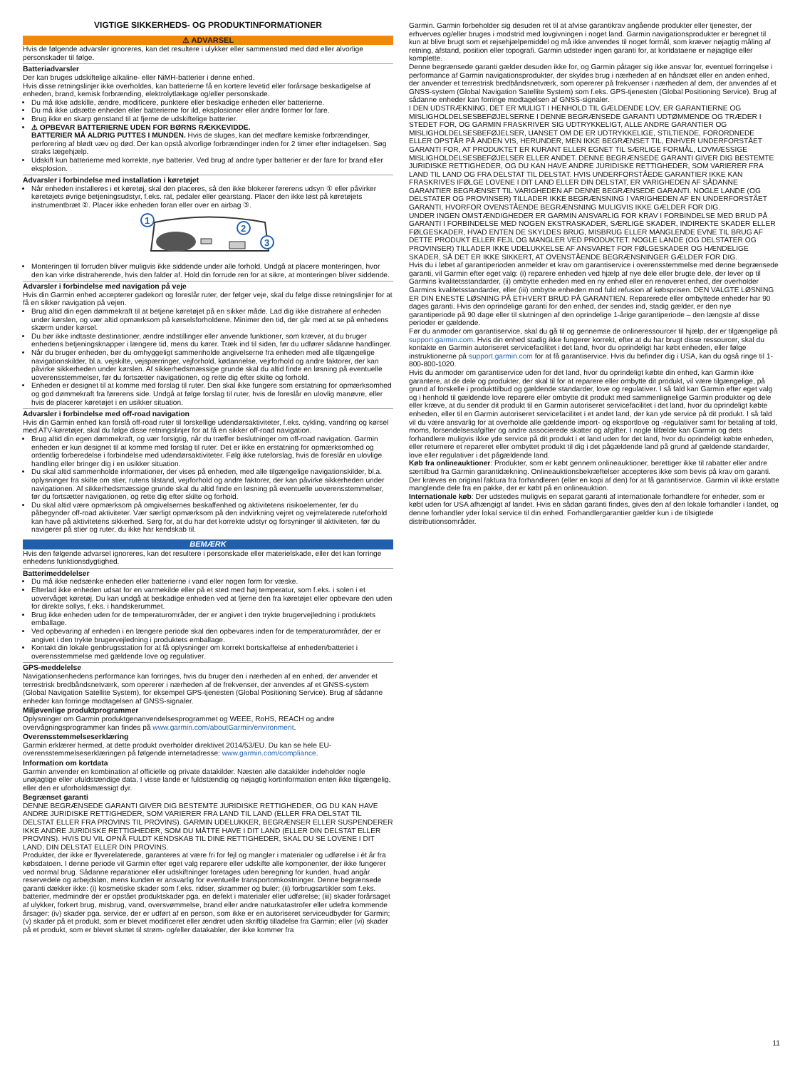VIGTIGE SIKKERHEDS- OG PRODUKTINFORMATIONER
⚠ ADVARSEL
Hvis de følgende advarsler ignoreres, kan det resultere i ulykker eller sammenstød med død eller alvorlige personskader til følge.
Batteriadvarsler
Der kan bruges udskiftelige alkaline- eller NiMH-batterier i denne enhed.
Hvis disse retningslinjer ikke overholdes, kan batterierne få en kortere levetid eller forårsage beskadigelse af enheden, brand, kemisk forbrænding, elektrolytlækage og/eller personskade.
Du må ikke adskille, ændre, modificere, punktere eller beskadige enheden eller batterierne.
Du må ikke udsætte enheden eller batterierne for ild, eksplosioner eller andre former for fare.
Brug ikke en skarp genstand til at fjerne de udskiftelige batterier.
⚠ OPBEVAR BATTERIERNE UDEN FOR BØRNS RÆKKEVIDDE.
BATTERIER MÅ ALDRIG PUTTES I MUNDEN. Hvis de sluges, kan det medføre kemiske forbrændinger, perforering af blødt væv og død. Der kan opstå alvorlige forbrændinger inden for 2 timer efter indtagelsen. Søg straks lægehjælp.
Udskift kun batterierne med korrekte, nye batterier. Ved brug af andre typer batterier er der fare for brand eller eksplosion.
Advarsler i forbindelse med installation i køretøjet
Når enheden installeres i et køretøj, skal den placeres, så den ikke blokerer førerens udsyn ① eller påvirker køretøjets øvrige betjeningsudstyr, f.eks. rat, pedaler eller gearstang. Placer den ikke løst på køretøjets instrumentbræt ②. Placer ikke enheden foran eller over en airbag ③.
1
2
3
Monteringen til forruden bliver muligvis ikke siddende under alle forhold. Undgå at placere monteringen, hvor den kan virke distraherende, hvis den falder af. Hold din forrude ren for at sikre, at monteringen bliver siddende.
Advarsler i forbindelse med navigation på veje
Hvis din Garmin enhed accepterer gadekort og foreslår ruter, der følger veje, skal du følge disse retningslinjer for at få en sikker navigation på vejen.
Brug altid din egen dømmekraft til at betjene køretøjet på en sikker måde. Lad dig ikke distrahere af enheden under kørslen, og vær altid opmærksom på kørselsforholdene. Minimer den tid, der går med at se på enhedens skærm under kørsel.
Du bør ikke indtaste destinationer, ændre indstillinger eller anvende funktioner, som kræver, at du bruger enhedens betjeningsknapper i længere tid, mens du kører. Træk ind til siden, før du udfører sådanne handlinger.
Når du bruger enheden, bør du omhyggeligt sammenholde angivelserne fra enheden med alle tilgængelige navigationskilder, bl.a. vejskilte, vejspærringer, vejforhold, kødannelse, vejrforhold og andre faktorer, der kan påvirke sikkerheden under kørslen. Af sikkerhedsmæssige grunde skal du altid finde en løsning på eventuelle uoverensstemmelser, før du fortsætter navigationen, og rette dig efter skilte og forhold.
Enheden er designet til at komme med forslag til ruter. Den skal ikke fungere som erstatning for opmærksomhed og god dømmekraft fra førerens side. Undgå at følge forslag til ruter, hvis de foreslår en ulovlig manøvre, eller hvis de placerer køretøjet i en usikker situation.
Advarsler i forbindelse med off-road navigation
Hvis din Garmin enhed kan forslå off-road ruter til forskellige udendørsaktiviteter, f.eks. cykling, vandring og kørsel med ATV-køretøjer, skal du følge disse retningslinjer for at få en sikker off-road navigation.
Brug altid din egen dømmekraft, og vær forsigtig, når du træffer beslutninger om off-road navigation. Garmin enheden er kun designet til at komme med forslag til ruter. Det er ikke en erstatning for opmærksomhed og ordentlig forberedelse i forbindelse med udendørsaktiviteter. Følg ikke ruteforslag, hvis de foreslår en ulovlige handling eller bringer dig i en usikker situation.
Du skal altid sammenholde informationer, der vises på enheden, med alle tilgængelige navigationskilder, bl.a. oplysninger fra skilte om stier, rutens tilstand, vejrforhold og andre faktorer, der kan påvirke sikkerheden under navigationen. Af sikkerhedsmæssige grunde skal du altid finde en løsning på eventuelle uoverensstemmelser, før du fortsætter navigationen, og rette dig efter skilte og forhold.
Du skal altid være opmærksom på omgivelsernes beskaffenhed og aktivitetens risikoelementer, før du påbegynder off-road aktiviteter. Vær særligt opmærksom på den indvirkning vejret og vejrrelaterede ruteforhold kan have på aktivitetens sikkerhed. Sørg for, at du har det korrekte udstyr og forsyninger til aktiviteten, før du navigerer på stier og ruter, du ikke har kendskab til.
BEMÆRK
Hvis den følgende advarsel ignoreres, kan det resultere i personskade eller materielskade, eller det kan forringe enhedens funktionsdygtighed.
Batterimeddelelser
Du må ikke nedsænke enheden eller batterierne i vand eller nogen form for væske.
Efterlad ikke enheden udsat for en varmekilde eller på et sted med høj temperatur, som f.eks. i solen i et uovervåget køretøj. Du kan undgå at beskadige enheden ved at fjerne den fra køretøjet eller opbevare den uden for direkte sollys, f.eks. i handskerummet.
Brug ikke enheden uden for de temperaturområder, der er angivet i den trykte brugervejledning i produktets emballage.
Ved opbevaring af enheden i en længere periode skal den opbevares inden for de temperaturområder, der er angivet i den trykte brugervejledning i produktets emballage.
Kontakt din lokale genbrugsstation for at få oplysninger om korrekt bortskaffelse af enheden/batteriet i overensstemmelse med gældende love og regulativer.
GPS-meddelelse
Navigationsenhedens performance kan forringes, hvis du bruger den i nærheden af en enhed, der anvender et terrestrisk bredbåndsnetværk, som opererer i nærheden af de frekvenser, der anvendes af et GNSS-system (Global Navigation Satellite System), for eksempel GPS-tjenesten (Global Positioning Service). Brug af sådanne enheder kan forringe modtagelsen af GNSS-signaler.
Miljøvenlige produktprogrammer
Oplysninger om Garmin produktgenanvendelsesprogrammet og WEEE, RoHS, REACH og andre overvågningsprogrammer kan findes på www.garmin.com/aboutGarmin/environment.
Overensstemmelseserklæring
Garmin erklærer hermed, at dette produkt overholder direktivet 2014/53/EU. Du kan se hele EU-overensstemmelseserklæringen på følgende internetadresse: www.garmin.com/compliance.
Information om kortdata
Garmin anvender en kombination af officielle og private datakilder. Næsten alle datakilder indeholder nogle unøjagtige eller ufuldstændige data. I visse lande er fuldstændig og nøjagtig kortinformation enten ikke tilgængelig, eller den er uforholdsmæssigt dyr.
Begrænset garanti
DENNE BEGRÆNSEDE GARANTI GIVER DIG BESTEMTE JURIDISKE RETTIGHEDER, OG DU KAN HAVE ANDRE JURIDISKE RETTIGHEDER, SOM VARIERER FRA LAND TIL LAND (ELLER FRA DELSTAT TIL DELSTAT ELLER FRA PROVINS TIL PROVINS). GARMIN UDELUKKER, BEGRÆNSER ELLER SUSPENDERER IKKE ANDRE JURIDISKE RETTIGHEDER, SOM DU MÅTTE HAVE I DIT LAND (ELLER DIN DELSTAT ELLER PROVINS). HVIS DU VIL OPNÅ FULDT KENDSKAB TIL DINE RETTIGHEDER, SKAL DU SE LOVENE I DIT LAND, DIN DELSTAT ELLER DIN PROVINS.
Produkter, der ikke er flyverelaterede, garanteres at være fri for fejl og mangler i materialer og udførelse i ét år fra købsdatoen. I denne periode vil Garmin efter eget valg reparere eller udskifte alle komponenter, der ikke fungerer ved normal brug. Sådanne reparationer eller udskiftninger foretages uden beregning for kunden, hvad angår reservedele og arbejdsløn, mens kunden er ansvarlig for eventuelle transportomkostninger. Denne begrænsede garanti dækker ikke: (i) kosmetiske skader som f.eks. ridser, skrammer og buler; (ii) forbrugsartikler som f.eks. batterier, medmindre der er opstået produktskader pga. en defekt i materialer eller udførelse; (iii) skader forårsaget af ulykker, forkert brug, misbrug, vand, oversvømmelse, brand eller andre naturkatastrofer eller udefra kommende årsager; (iv) skader pga. service, der er udført af en person, som ikke er en autoriseret serviceudbyder for Garmin; (v) skader på et produkt, som er blevet modificeret eller ændret uden skriftlig tilladelse fra Garmin; eller (vi) skader på et produkt, som er blevet sluttet til strøm- og/eller datakabler, der ikke kommer fra
Garmin. Garmin forbeholder sig desuden ret til at afvise garantikrav angående produkter eller tjenester, der erhverves og/eller bruges i modstrid med lovgivningen i noget land. Garmin navigationsprodukter er beregnet til kun at blive brugt som et rejsehjælpemiddel og må ikke anvendes til noget formål, som kræver nøjagtig måling af retning, afstand, position eller topografi. Garmin udsteder ingen garanti for, at kortdataene er nøjagtige eller komplette.
Denne begrænsede garanti gælder desuden ikke for, og Garmin påtager sig ikke ansvar for, eventuel forringelse i performance af Garmin navigationsprodukter, der skyldes brug i nærheden af en håndsæt eller en anden enhed, der anvender et terrestrisk bredbåndsnetværk, som opererer på frekvenser i nærheden af dem, der anvendes af et GNSS-system (Global Navigation Satellite System) som f.eks. GPS-tjenesten (Global Positioning Service). Brug af sådanne enheder kan forringe modtagelsen af GNSS-signaler.
I DEN UDSTRÆKNING, DET ER MULIGT I HENHOLD TIL GÆLDENDE LOV, ER GARANTIERNE OG MISLIGHOLDELSESBEFØJELSERNE I DENNE BEGRÆNSEDE GARANTI UDTØMMENDE OG TRÆDER I STEDET FOR, OG GARMIN FRASKRIVER SIG UDTRYKKELIGT, ALLE ANDRE GARANTIER OG MISLIGHOLDELSESBEFØJELSER, UANSET OM DE ER UDTRYKKELIGE, STILTIENDE, FORORDNEDE ELLER OPSTÅR PÅ ANDEN VIS, HERUNDER, MEN IKKE BEGRÆNSET TIL, ENHVER UNDERFORSTÅET GARANTI FOR, AT PRODUKTET ER KURANT ELLER EGNET TIL SÆRLIGE FORMÅL, LOVMÆSSIGE MISLIGHOLDELSESBEFØJELSER ELLER ANDET. DENNE BEGRÆNSEDE GARANTI GIVER DIG BESTEMTE JURIDISKE RETTIGHEDER, OG DU KAN HAVE ANDRE JURIDISKE RETTIGHEDER, SOM VARIERER FRA LAND TIL LAND OG FRA DELSTAT TIL DELSTAT. HVIS UNDERFORSTÅEDE GARANTIER IKKE KAN FRASKRIVES IFØLGE LOVENE I DIT LAND ELLER DIN DELSTAT, ER VARIGHEDEN AF SÅDANNE GARANTIER BEGRÆNSET TIL VARIGHEDEN AF DENNE BEGRÆNSEDE GARANTI. NOGLE LANDE (OG DELSTATER OG PROVINSER) TILLADER IKKE BEGRÆNSNING I VARIGHEDEN AF EN UNDERFORSTÅET GARANTI, HVORFOR OVENSTÅENDE BEGRÆNSNING MULIGVIS IKKE GÆLDER FOR DIG.
UNDER INGEN OMSTÆNDIGHEDER ER GARMIN ANSVARLIG FOR KRAV I FORBINDELSE MED BRUD PÅ GARANTI I FORBINDELSE MED NOGEN EKSTRASKADER, SÆRLIGE SKADER, INDIREKTE SKADER ELLER FØLGESKADER, HVAD ENTEN DE SKYLDES BRUG, MISBRUG ELLER MANGLENDE EVNE TIL BRUG AF DETTE PRODUKT ELLER FEJL OG MANGLER VED PRODUKTET. NOGLE LANDE (OG DELSTATER OG PROVINSER) TILLADER IKKE UDELUKKELSE AF ANSVARET FOR FØLGESKADER OG HÆNDELIGE SKADER, SÅ DET ER IKKE SIKKERT, AT OVENSTÅENDE BEGRÆNSNINGER GÆLDER FOR DIG.
Hvis du i løbet af garantiperioden anmelder et krav om garantiservice i overensstemmelse med denne begrænsede garanti, vil Garmin efter eget valg: (i) reparere enheden ved hjælp af nye dele eller brugte dele, der lever op til Garmins kvalitetsstandarder, (ii) ombytte enheden med en ny enhed eller en renoveret enhed, der overholder Garmins kvalitetsstandarder, eller (iii) ombytte enheden mod fuld refusion af købsprisen. DEN VALGTE LØSNING ER DIN ENESTE LØSNING PÅ ETHVERT BRUD PÅ GARANTIEN. Reparerede eller ombyttede enheder har 90 dages garanti. Hvis den oprindelige garanti for den enhed, der sendes ind, stadig gælder, er den nye garantiperiode på 90 dage eller til slutningen af den oprindelige 1-årige garantiperiode – den længste af disse perioder er gældende.
Før du anmoder om garantiservice, skal du gå til og gennemse de onlineressourcer til hjælp, der er tilgængelige på support.garmin.com. Hvis din enhed stadig ikke fungerer korrekt, efter at du har brugt disse ressourcer, skal du kontakte en Garmin autoriseret servicefacilitet i det land, hvor du oprindeligt har købt enheden, eller følge instruktionerne på support.garmin.com for at få garantiservice. Hvis du befinder dig i USA, kan du også ringe til 1-800-800-1020.
Hvis du anmoder om garantiservice uden for det land, hvor du oprindeligt købte din enhed, kan Garmin ikke garantere, at de dele og produkter, der skal til for at reparere eller ombytte dit produkt, vil være tilgængelige, på grund af forskelle i produkttilbud og gældende standarder, love og regulativer. I så fald kan Garmin efter eget valg og i henhold til gældende love reparere eller ombytte dit produkt med sammenlignelige Garmin produkter og dele eller kræve, at du sender dit produkt til en Garmin autoriseret servicefacilitet i det land, hvor du oprindeligt købte enheden, eller til en Garmin autoriseret servicefacilitet i et andet land, der kan yde service på dit produkt. I så fald vil du være ansvarlig for at overholde alle gældende import- og eksportlove og -regulativer samt for betaling af told, moms, forsendelsesafgifter og andre associerede skatter og afgifter. I nogle tilfælde kan Garmin og dets forhandlere muligvis ikke yde service på dit produkt i et land uden for det land, hvor du oprindeligt købte enheden, eller returnere et repareret eller ombyttet produkt til dig i det pågældende land på grund af gældende standarder, love eller regulativer i det pågældende land.
Køb fra onlineauktioner: Produkter, som er købt gennem onlineauktioner, berettiger ikke til rabatter eller andre særtilbud fra Garmin garantidækning. Onlineauktionsbekræftelser accepteres ikke som bevis på krav om garanti. Der kræves en original faktura fra forhandleren (eller en kopi af den) for at få garantiservice. Garmin vil ikke erstatte manglende dele fra en pakke, der er købt på en onlineauktion.
Internationale køb: Der udstedes muligvis en separat garanti af internationale forhandlere for enheder, som er købt uden for USA afhængigt af landet. Hvis en sådan garanti findes, gives den af den lokale forhandler i landet, og denne forhandler yder lokal service til din enhed. Forhandlergarantier gælder kun i de tilsigtede distributionsområder.
11